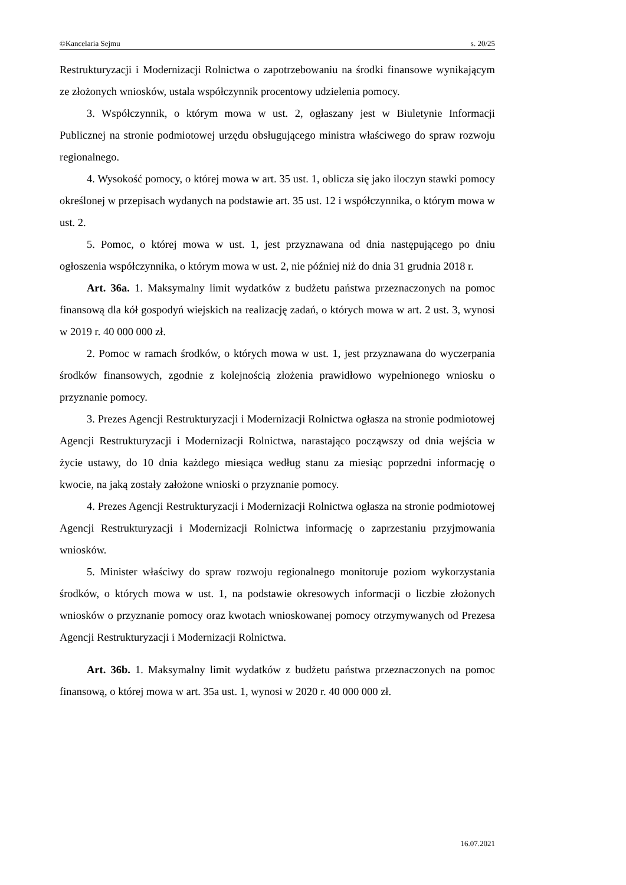©Kancelaria Sejmu s. 20/25
Restrukturyzacji i Modernizacji Rolnictwa o zapotrzebowaniu na środki finansowe wynikającym ze złożonych wniosków, ustala współczynnik procentowy udzielenia pomocy.
3. Współczynnik, o którym mowa w ust. 2, ogłaszany jest w Biuletynie Informacji Publicznej na stronie podmiotowej urzędu obsługującego ministra właściwego do spraw rozwoju regionalnego.
4. Wysokość pomocy, o której mowa w art. 35 ust. 1, oblicza się jako iloczyn stawki pomocy określonej w przepisach wydanych na podstawie art. 35 ust. 12 i współczynnika, o którym mowa w ust. 2.
5. Pomoc, o której mowa w ust. 1, jest przyznawana od dnia następującego po dniu ogłoszenia współczynnika, o którym mowa w ust. 2, nie później niż do dnia 31 grudnia 2018 r.
Art. 36a. 1. Maksymalny limit wydatków z budżetu państwa przeznaczonych na pomoc finansową dla kół gospodyń wiejskich na realizację zadań, o których mowa w art. 2 ust. 3, wynosi w 2019 r. 40 000 000 zł.
2. Pomoc w ramach środków, o których mowa w ust. 1, jest przyznawana do wyczerpania środków finansowych, zgodnie z kolejnością złożenia prawidłowo wypełnionego wniosku o przyznanie pomocy.
3. Prezes Agencji Restrukturyzacji i Modernizacji Rolnictwa ogłasza na stronie podmiotowej Agencji Restrukturyzacji i Modernizacji Rolnictwa, narastająco począwszy od dnia wejścia w życie ustawy, do 10 dnia każdego miesiąca według stanu za miesiąc poprzedni informację o kwocie, na jaką zostały założone wnioski o przyznanie pomocy.
4. Prezes Agencji Restrukturyzacji i Modernizacji Rolnictwa ogłasza na stronie podmiotowej Agencji Restrukturyzacji i Modernizacji Rolnictwa informację o zaprzestaniu przyjmowania wniosków.
5. Minister właściwy do spraw rozwoju regionalnego monitoruje poziom wykorzystania środków, o których mowa w ust. 1, na podstawie okresowych informacji o liczbie złożonych wniosków o przyznanie pomocy oraz kwotach wnios­kowanej pomocy otrzymywanych od Prezesa Agencji Restrukturyzacji i Modernizacji Rolnictwa.
Art. 36b. 1. Maksymalny limit wydatków z budżetu państwa przeznaczonych na pomoc finansową, o której mowa w art. 35a ust. 1, wynosi w 2020 r. 40 000 000 zł.
16.07.2021